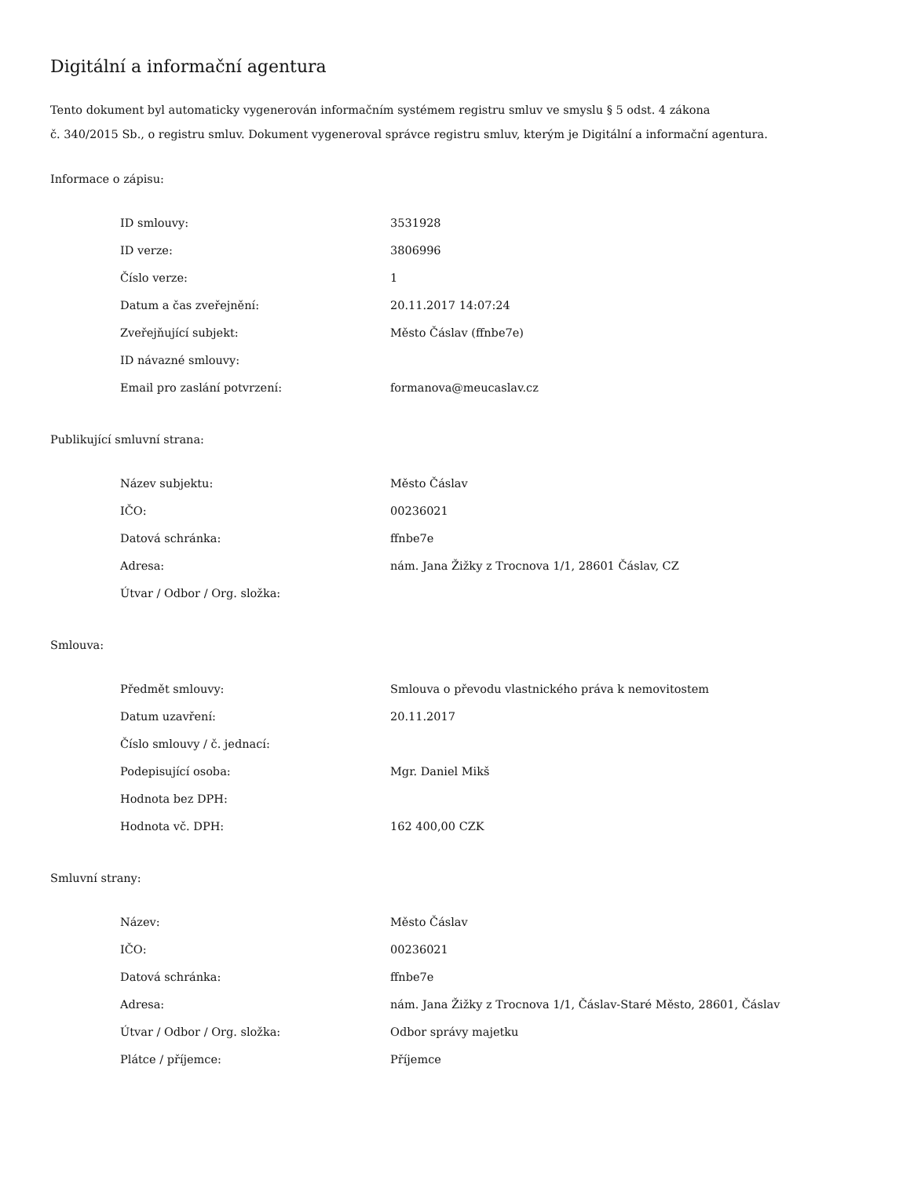Digitální a informační agentura
Tento dokument byl automaticky vygenerován informačním systémem registru smluv ve smyslu § 5 odst. 4 zákona
č. 340/2015 Sb., o registru smluv. Dokument vygeneroval správce registru smluv, kterým je Digitální a informační agentura.
Informace o zápisu:
| ID smlouvy: | 3531928 |
| ID verze: | 3806996 |
| Číslo verze: | 1 |
| Datum a čas zveřejnění: | 20.11.2017 14:07:24 |
| Zveřejňující subjekt: | Město Čáslav (ffnbe7e) |
| ID návazné smlouvy: | |
| Email pro zaslání potvrzení: | formanova@meucaslav.cz |
Publikující smluvní strana:
| Název subjektu: | Město Čáslav |
| IČO: | 00236021 |
| Datová schránka: | ffnbe7e |
| Adresa: | nám. Jana Žižky z Trocnova 1/1, 28601 Čáslav, CZ |
| Útvar / Odbor / Org. složka: | |
Smlouva:
| Předmět smlouvy: | Smlouva o převodu vlastnického práva k nemovitostem |
| Datum uzavření: | 20.11.2017 |
| Číslo smlouvy / č. jednací: | |
| Podepisující osoba: | Mgr. Daniel Mikš |
| Hodnota bez DPH: | |
| Hodnota vč. DPH: | 162 400,00 CZK |
Smluvní strany:
| Název: | Město Čáslav |
| IČO: | 00236021 |
| Datová schránka: | ffnbe7e |
| Adresa: | nám. Jana Žižky z Trocnova 1/1, Čáslav-Staré Město, 28601, Čáslav |
| Útvar / Odbor / Org. složka: | Odbor správy majetku |
| Plátce / příjemce: | Příjemce |